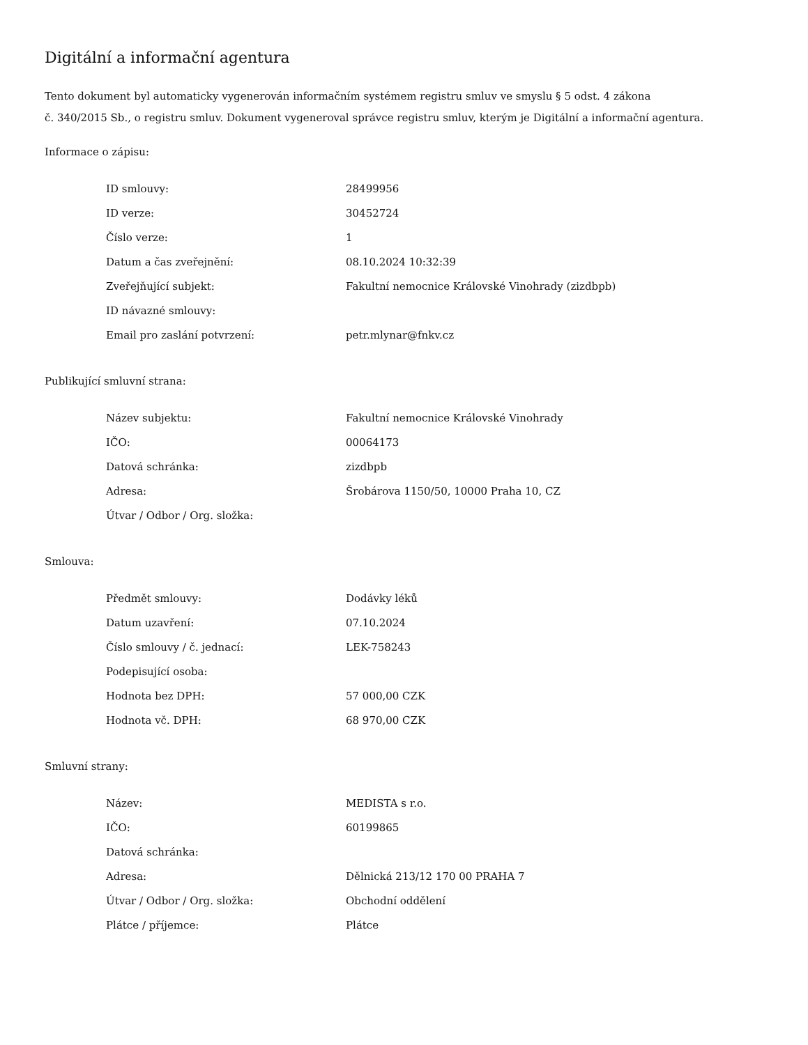Digitální a informační agentura
Tento dokument byl automaticky vygenerován informačním systémem registru smluv ve smyslu § 5 odst. 4 zákona
č. 340/2015 Sb., o registru smluv. Dokument vygeneroval správce registru smluv, kterým je Digitální a informační agentura.
Informace o zápisu:
| ID smlouvy: | 28499956 |
| ID verze: | 30452724 |
| Číslo verze: | 1 |
| Datum a čas zveřejnění: | 08.10.2024 10:32:39 |
| Zveřejňující subjekt: | Fakultní nemocnice Královské Vinohrady (zizdbpb) |
| ID návazné smlouvy: | |
| Email pro zaslání potvrzení: | petr.mlynar@fnkv.cz |
Publikující smluvní strana:
| Název subjektu: | Fakultní nemocnice Královské Vinohrady |
| IČO: | 00064173 |
| Datová schránka: | zizdbpb |
| Adresa: | Šrobárova 1150/50, 10000 Praha 10, CZ |
| Útvar / Odbor / Org. složka: | |
Smlouva:
| Předmět smlouvy: | Dodávky léků |
| Datum uzavření: | 07.10.2024 |
| Číslo smlouvy / č. jednací: | LEK-758243 |
| Podepisující osoba: | |
| Hodnota bez DPH: | 57 000,00 CZK |
| Hodnota vč. DPH: | 68 970,00 CZK |
Smluvní strany:
| Název: | MEDISTA s r.o. |
| IČO: | 60199865 |
| Datová schránka: | |
| Adresa: | Dělnická 213/12 170 00 PRAHA 7 |
| Útvar / Odbor / Org. složka: | Obchodní oddělení |
| Plátce / příjemce: | Plátce |